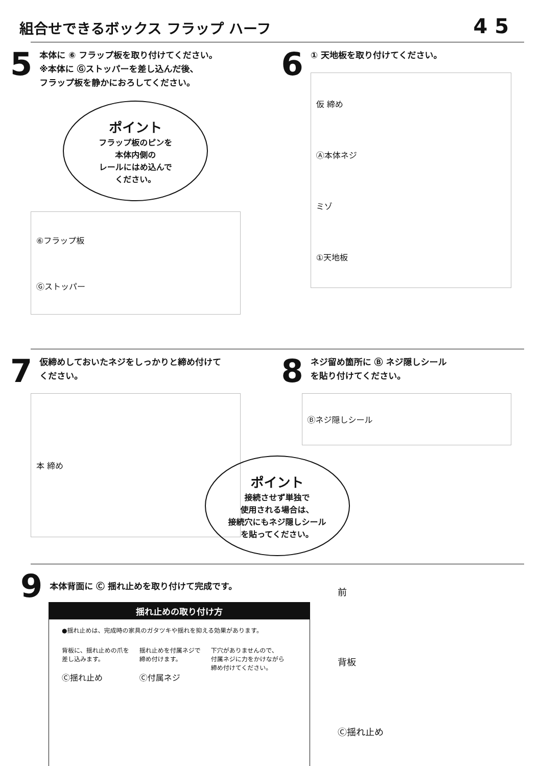組合せできるボックス フラップ ハーフ
4 5
5
本体に ⑥ フラップ板を取り付けてください。
※本体に Ⓖストッパーを差し込んだ後、
フラップ板を静かにおろしてください。
ポイント
フラップ板のピンを
本体内側の
レールにはめ込んで
ください。
⑥フラップ板
Ⓖストッパー
6
① 天地板を取り付けてください。
仮 締め
Ⓐ本体ネジ
ミゾ
①天地板
7
仮締めしておいたネジをしっかりと締め付けて
ください。
本 締め
8
ネジ留め箇所に Ⓑ ネジ隠しシール
を貼り付けてください。
Ⓑネジ隠しシール
ポイント
接続させず単独で
使用される場合は、
接続穴にもネジ隠しシール
を貼ってください。
9
本体背面に Ⓒ 揺れ止めを取り付けて完成です。
揺れ止めの取り付け方
●揺れ止めは、完成時の家具のガタツキや揺れを抑える効果があります。
背板に、揺れ止めの爪を
差し込みます。
Ⓒ揺れ止め
揺れ止めを付属ネジで
締め付けます。
Ⓒ付属ネジ
下穴がありませんので、
付属ネジに力をかけながら
締め付けてください。
前
背板
Ⓒ揺れ止め